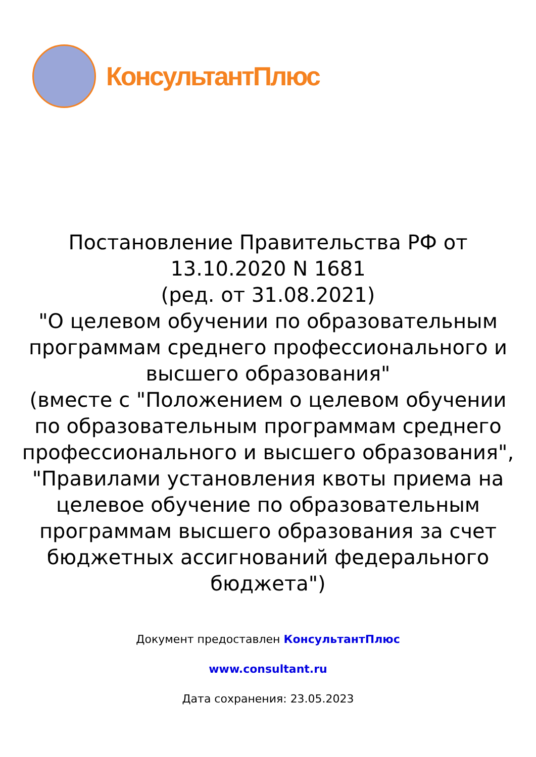КонсультантПлюс
Постановление Правительства РФ от
13.10.2020 N 1681
(ред. от 31.08.2021)
"О целевом обучении по образовательным программам среднего профессионального и высшего образования"
(вместе с "Положением о целевом обучении по образовательным программам среднего профессионального и высшего образования", "Правилами установления квоты приема на целевое обучение по образовательным программам высшего образования за счет бюджетных ассигнований федерального бюджета")
Документ предоставлен КонсультантПлюс
www.consultant.ru
Дата сохранения: 23.05.2023